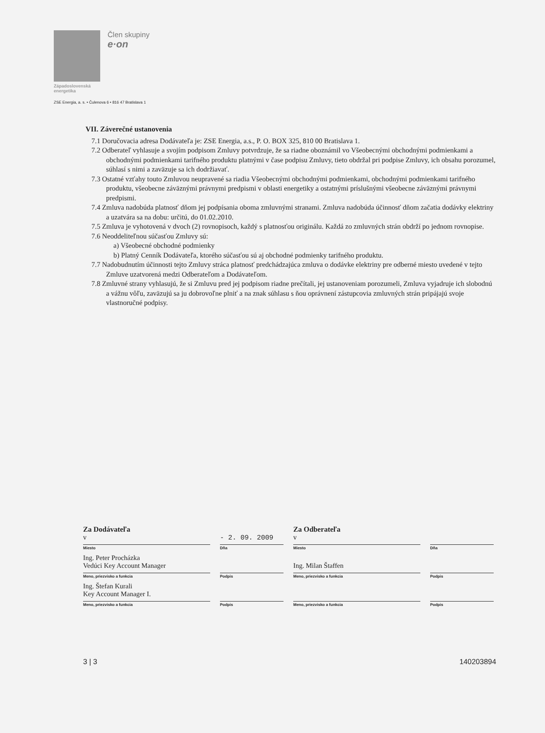Člen skupiny
e·on
Západoslovenská
energetika
ZSE Energia, a. s. • Čulenova 6 • 816 47 Bratislava 1
VII. Záverečné ustanovenia
7.1 Doručovacia adresa Dodávateľa je: ZSE Energia, a.s., P. O. BOX 325, 810 00 Bratislava 1.
7.2 Odberateľ vyhlasuje a svojím podpisom Zmluvy potvrdzuje, že sa riadne oboznámil vo Všeobecnými obchodnými podmienkami a obchodnými podmienkami tarifného produktu platnými v čase podpisu Zmluvy, tieto obdržal pri podpise Zmluvy, ich obsahu porozumel, súhlasí s nimi a zaväzuje sa ich dodržiavať.
7.3 Ostatné vzťahy touto Zmluvou neupravené sa riadia Všeobecnými obchodnými podmienkami, obchodnými podmienkami tarifného produktu, všeobecne záväznými právnymi predpismi v oblasti energetiky a ostatnými príslušnými všeobecne záväznými právnymi predpismi.
7.4 Zmluva nadobúda platnosť dňom jej podpísania oboma zmluvnými stranami. Zmluva nadobúda účinnosť dňom začatia dodávky elektriny a uzatvára sa na dobu: určitú, do 01.02.2010.
7.5 Zmluva je vyhotovená v dvoch (2) rovnopisoch, každý s platnosťou originálu. Každá zo zmluvných strán obdrží po jednom rovnopise.
7.6 Neoddeliteľnou súčasťou Zmluvy sú:
a) Všeobecné obchodné podmienky
b) Platný Cenník Dodávateľa, ktorého súčasťou sú aj obchodné podmienky tarifného produktu.
7.7 Nadobudnutím účinnosti tejto Zmluvy stráca platnosť predchádzajúca zmluva o dodávke elektriny pre odberné miesto uvedené v tejto Zmluve uzatvorená medzi Odberateľom a Dodávateľom.
7.8 Zmluvné strany vyhlasujú, že si Zmluvu pred jej podpisom riadne prečítali, jej ustanoveniam porozumeli, Zmluva vyjadruje ich slobodnú a vážnu vôľu, zaväzujú sa ju dobrovoľne plniť a na znak súhlasu s ňou oprávnení zástupcovia zmluvných strán pripájajú svoje vlastnoručné podpisy.
Za Dodávateľa Za Odberateľa
v
Miesto
- 2. 09. 2009
Dňa
v
Miesto
Dňa
Ing. Peter Procházka
Vedúci Key Account Manager
Meno, priezvisko a funkcia
Podpis
Ing. Milan Štaffen
Meno, priezvisko a funkcia
Podpis
Ing. Štefan Kurali
Key Account Manager I.
Meno, priezvisko a funkcia
Podpis Meno, priezvisko a funkcia Podpis
3 | 3 140203894